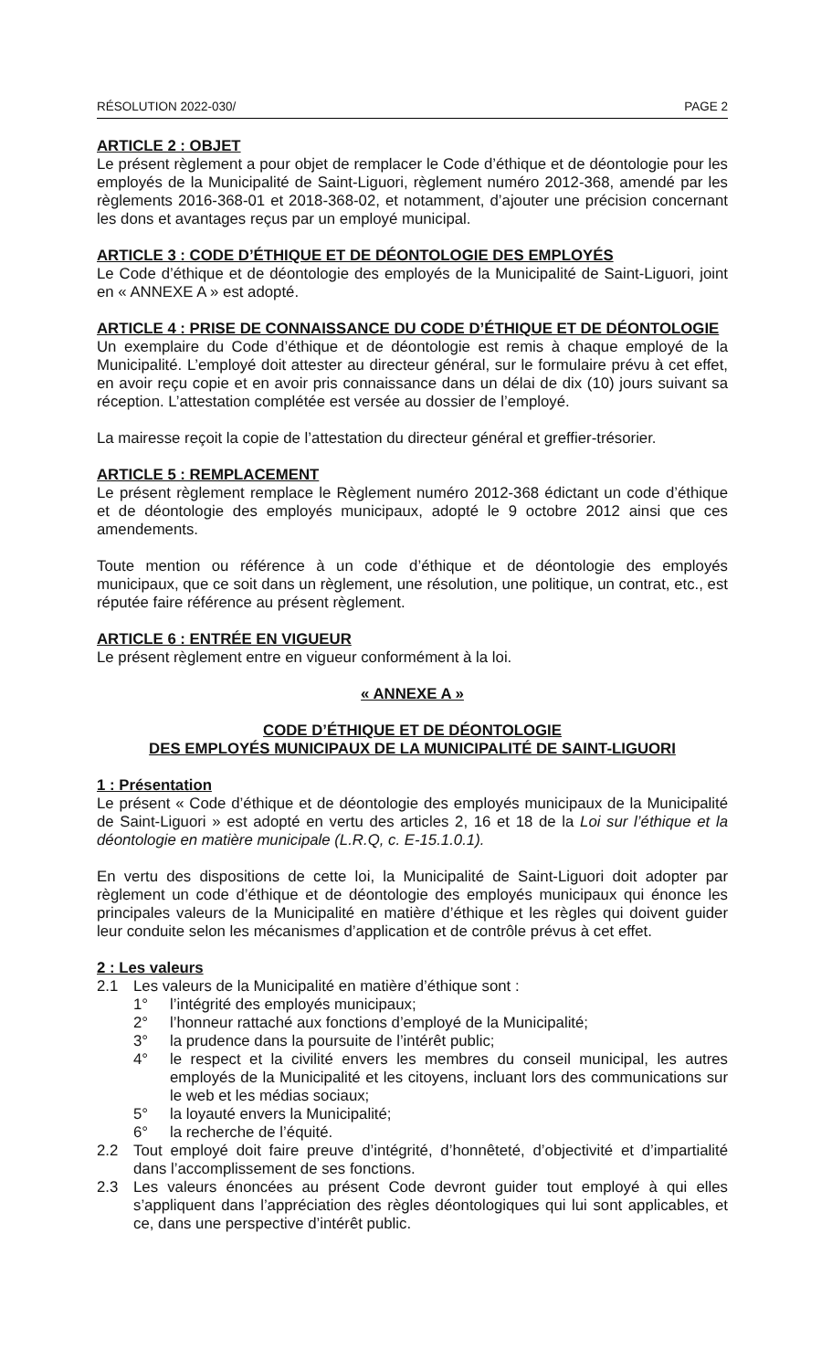RÉSOLUTION 2022-030/ PAGE 2
ARTICLE 2 : OBJET
Le présent règlement a pour objet de remplacer le Code d’éthique et de déontologie pour les employés de la Municipalité de Saint-Liguori, règlement numéro 2012-368, amendé par les règlements 2016-368-01 et 2018-368-02, et notamment, d’ajouter une précision concernant les dons et avantages reçus par un employé municipal.
ARTICLE 3 : CODE D’ÉTHIQUE ET DE DÉONTOLOGIE DES EMPLOYÉS
Le Code d’éthique et de déontologie des employés de la Municipalité de Saint-Liguori, joint en « ANNEXE A » est adopté.
ARTICLE 4 : PRISE DE CONNAISSANCE DU CODE D’ÉTHIQUE ET DE DÉONTOLOGIE
Un exemplaire du Code d’éthique et de déontologie est remis à chaque employé de la Municipalité. L’employé doit attester au directeur général, sur le formulaire prévu à cet effet, en avoir reçu copie et en avoir pris connaissance dans un délai de dix (10) jours suivant sa réception. L’attestation complétée est versée au dossier de l’employé.
La mairesse reçoit la copie de l’attestation du directeur général et greffier-trésorier.
ARTICLE 5 : REMPLACEMENT
Le présent règlement remplace le Règlement numéro 2012-368 édictant un code d’éthique et de déontologie des employés municipaux, adopté le 9 octobre 2012 ainsi que ces amendements.
Toute mention ou référence à un code d’éthique et de déontologie des employés municipaux, que ce soit dans un règlement, une résolution, une politique, un contrat, etc., est réputée faire référence au présent règlement.
ARTICLE 6 : ENTRÉE EN VIGUEUR
Le présent règlement entre en vigueur conformément à la loi.
« ANNEXE A »
CODE D’ÉTHIQUE ET DE DÉONTOLOGIE
DES EMPLOYÉS MUNICIPAUX DE LA MUNICIPALITÉ DE SAINT-LIGUORI
1 : Présentation
Le présent « Code d’éthique et de déontologie des employés municipaux de la Municipalité de Saint-Liguori » est adopté en vertu des articles 2, 16 et 18 de la Loi sur l’éthique et la déontologie en matière municipale (L.R.Q, c. E-15.1.0.1).
En vertu des dispositions de cette loi, la Municipalité de Saint-Liguori doit adopter par règlement un code d’éthique et de déontologie des employés municipaux qui énonce les principales valeurs de la Municipalité en matière d’éthique et les règles qui doivent guider leur conduite selon les mécanismes d’application et de contrôle prévus à cet effet.
2 : Les valeurs
2.1 Les valeurs de la Municipalité en matière d’éthique sont :
1° l’intégrité des employés municipaux;
2° l’honneur rattaché aux fonctions d’employé de la Municipalité;
3° la prudence dans la poursuite de l’intérêt public;
4° le respect et la civilité envers les membres du conseil municipal, les autres employés de la Municipalité et les citoyens, incluant lors des communications sur le web et les médias sociaux;
5° la loyauté envers la Municipalité;
6° la recherche de l’équité.
2.2 Tout employé doit faire preuve d’intégrité, d’honnêteté, d’objectivité et d’impartialité dans l’accomplissement de ses fonctions.
2.3 Les valeurs énoncées au présent Code devront guider tout employé à qui elles s’appliquent dans l’appréciation des règles déontologiques qui lui sont applicables, et ce, dans une perspective d’intérêt public.